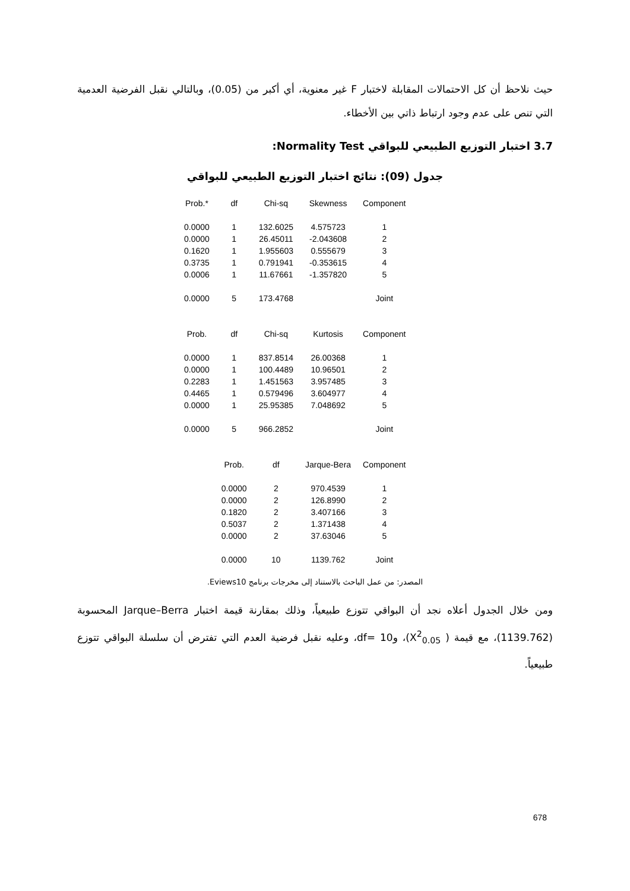حيث نلاحظ أن كل الاحتمالات المقابلة لاختبار F غير معنوية، أي أكبر من (0.05)، وبالتالي نقبل الفرضية العدمية التي تنص على عدم وجود ارتباط ذاتي بين الأخطاء.
3.7 اختبار التوزيع الطبيعي للبواقي Normality Test:
جدول (09): نتائج اختبار التوزيع الطبيعي للبواقي
| Prob.* | df | Chi-sq | Skewness | Component |
| --- | --- | --- | --- | --- |
| 0.0000 | 1 | 132.6025 | 4.575723 | 1 |
| 0.0000 | 1 | 26.45011 | -2.043608 | 2 |
| 0.1620 | 1 | 1.955603 | 0.555679 | 3 |
| 0.3735 | 1 | 0.791941 | -0.353615 | 4 |
| 0.0006 | 1 | 11.67661 | -1.357820 | 5 |
| 0.0000 | 5 | 173.4768 | | Joint |
| Prob. | df | Chi-sq | Kurtosis | Component |
| 0.0000 | 1 | 837.8514 | 26.00368 | 1 |
| 0.0000 | 1 | 100.4489 | 10.96501 | 2 |
| 0.2283 | 1 | 1.451563 | 3.957485 | 3 |
| 0.4465 | 1 | 0.579496 | 3.604977 | 4 |
| 0.0000 | 1 | 25.95385 | 7.048692 | 5 |
| 0.0000 | 5 | 966.2852 | | Joint |
| | Prob. | df | Jarque-Bera | Component |
| | 0.0000 | 2 | 970.4539 | 1 |
| | 0.0000 | 2 | 126.8990 | 2 |
| | 0.1820 | 2 | 3.407166 | 3 |
| | 0.5037 | 2 | 1.371438 | 4 |
| | 0.0000 | 2 | 37.63046 | 5 |
| | 0.0000 | 10 | 1139.762 | Joint |
المصدر: من عمل الباحث بالاستناد إلى مخرجات برنامج Eviews10.
ومن خلال الجدول أعلاه نجد أن البواقي تتوزع طبيعياً، وذلك بمقارنة قيمة اختبار Jarque–Berra المحسوبة (1139.762)، مع قيمة ( X<sup>2</sup><sub>0.05</sub>)، و10 =df، وعليه نقبل فرضية العدم التي تفترض أن سلسلة البواقي تتوزع طبيعياً.
678